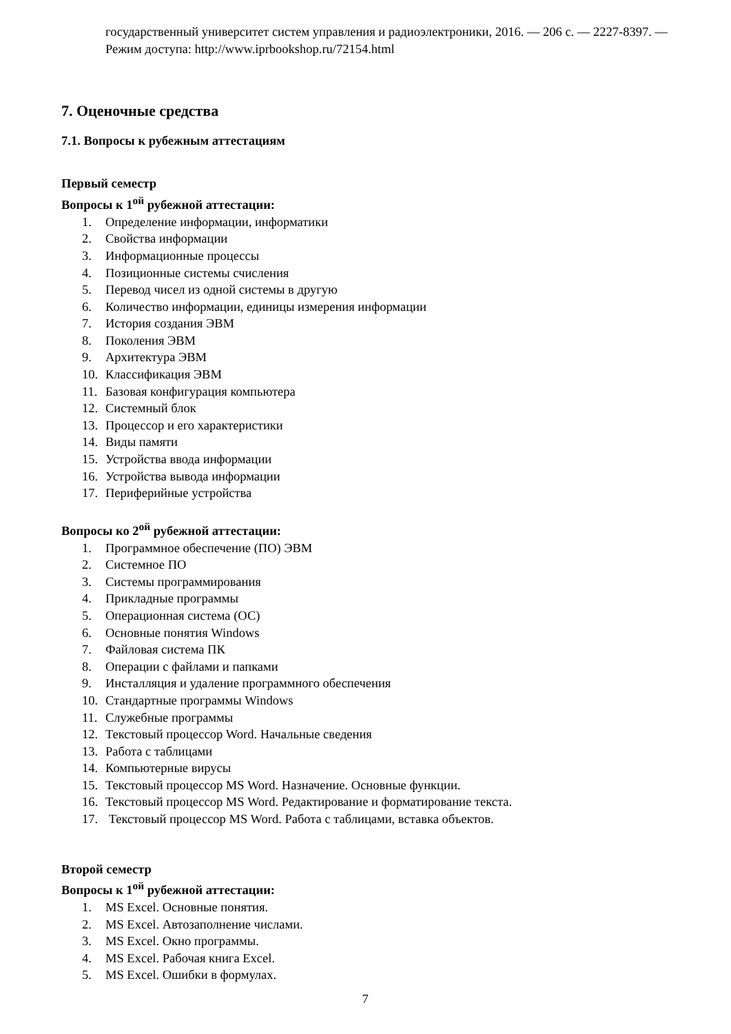государственный университет систем управления и радиоэлектроники, 2016. — 206 c. — 2227-8397. — Режим доступа: http://www.iprbookshop.ru/72154.html
7. Оценочные средства
7.1. Вопросы к рубежным аттестациям
Первый семестр
Вопросы к 1<sup>ой</sup> рубежной аттестации:
1. Определение информации, информатики
2. Свойства информации
3. Информационные процессы
4. Позиционные системы счисления
5. Перевод чисел из одной системы в другую
6. Количество информации, единицы измерения информации
7. История создания ЭВМ
8. Поколения ЭВМ
9. Архитектура ЭВМ
10. Классификация ЭВМ
11. Базовая конфигурация компьютера
12. Системный блок
13. Процессор и его характеристики
14. Виды памяти
15. Устройства ввода информации
16. Устройства вывода информации
17. Периферийные устройства
Вопросы ко 2<sup>ой</sup> рубежной аттестации:
1. Программное обеспечение (ПО) ЭВМ
2. Системное ПО
3. Системы программирования
4. Прикладные программы
5. Операционная система (ОС)
6. Основные понятия Windows
7. Файловая система ПК
8. Операции с файлами и папками
9. Инсталляция и удаление программного обеспечения
10. Стандартные программы Windows
11. Служебные программы
12. Текстовый процессор Word. Начальные сведения
13. Работа с таблицами
14. Компьютерные вирусы
15. Текстовый процессор MS Word. Назначение. Основные функции.
16. Текстовый процессор MS Word. Редактирование и форматирование текста.
17. Текстовый процессор MS Word. Работа с таблицами, вставка объектов.
Второй семестр
Вопросы к 1<sup>ой</sup> рубежной аттестации:
1. MS Excel. Основные понятия.
2. MS Excel. Автозаполнение числами.
3. MS Excel. Окно программы.
4. MS Excel. Рабочая книга Excel.
5. MS Excel. Ошибки в формулах.
7